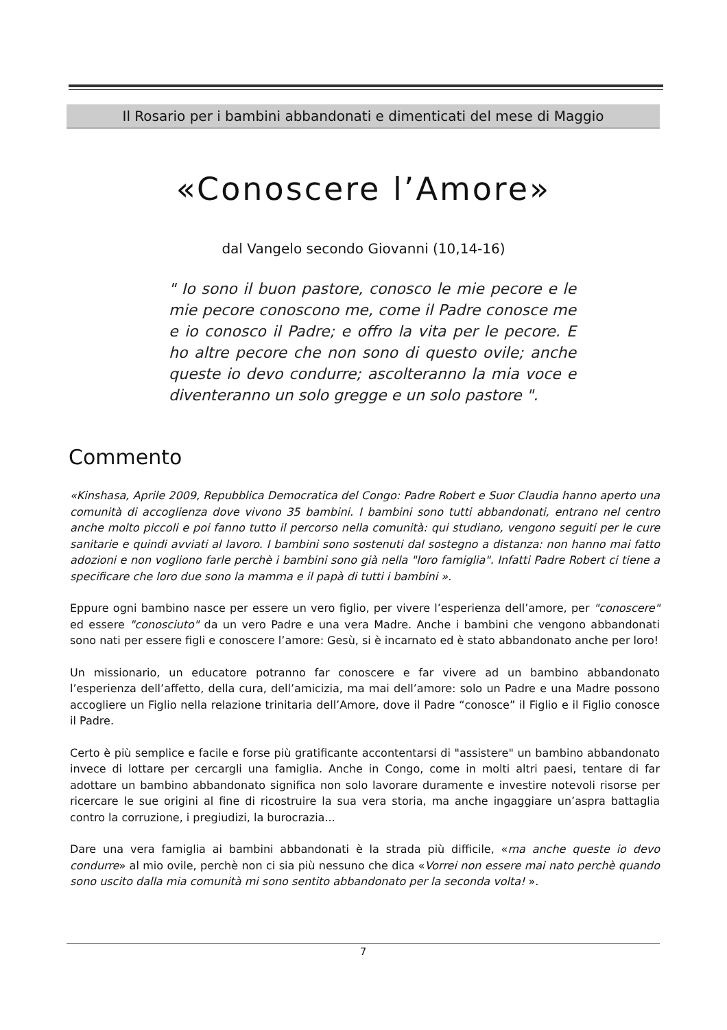Il Rosario per i bambini abbandonati e dimenticati del mese di Maggio
«Conoscere l’Amore»
dal Vangelo secondo Giovanni (10,14-16)
" Io sono il buon pastore, conosco le mie pecore e le mie pecore conoscono me, come il Padre conosce me e io conosco il Padre; e offro la vita per le pecore. E ho altre pecore che non sono di questo ovile; anche queste io devo condurre; ascolteranno la mia voce e diventeranno un solo gregge e un solo pastore ".
Commento
«Kinshasa, Aprile 2009, Repubblica Democratica del Congo: Padre Robert e Suor Claudia hanno aperto una comunità di accoglienza dove vivono 35 bambini. I bambini sono tutti abbandonati, entrano nel centro anche molto piccoli e poi fanno tutto il percorso nella comunità: qui studiano, vengono seguiti per le cure sanitarie e quindi avviati al lavoro. I bambini sono sostenuti dal sostegno a distanza: non hanno mai fatto adozioni e non vogliono farle perchè i bambini sono già nella "loro famiglia". Infatti Padre Robert ci tiene a specificare che loro due sono la mamma e il papà di tutti i bambini ».
Eppure ogni bambino nasce per essere un vero figlio, per vivere l’esperienza dell’amore, per "conoscere" ed essere "conosciuto" da un vero Padre e una vera Madre. Anche i bambini che vengono abbandonati sono nati per essere figli e conoscere l’amore: Gesù, si è incarnato ed è stato abbandonato anche per loro!
Un missionario, un educatore potranno far conoscere e far vivere ad un bambino abbandonato l’esperienza dell’affetto, della cura, dell’amicizia, ma mai dell’amore: solo un Padre e una Madre possono accogliere un Figlio nella relazione trinitaria dell’Amore, dove il Padre “conosce” il Figlio e il Figlio conosce il Padre.
Certo è più semplice e facile e forse più gratificante accontentarsi di "assistere" un bambino abbandonato invece di lottare per cercargli una famiglia. Anche in Congo, come in molti altri paesi, tentare di far adottare un bambino abbandonato significa non solo lavorare duramente e investire notevoli risorse per ricercare le sue origini al fine di ricostruire la sua vera storia, ma anche ingaggiare un’aspra battaglia contro la corruzione, i pregiudizi, la burocrazia...
Dare una vera famiglia ai bambini abbandonati è la strada più difficile, «ma anche queste io devo condurre» al mio ovile, perchè non ci sia più nessuno che dica «Vorrei non essere mai nato perchè quando sono uscito dalla mia comunità mi sono sentito abbandonato per la seconda volta! ».
7